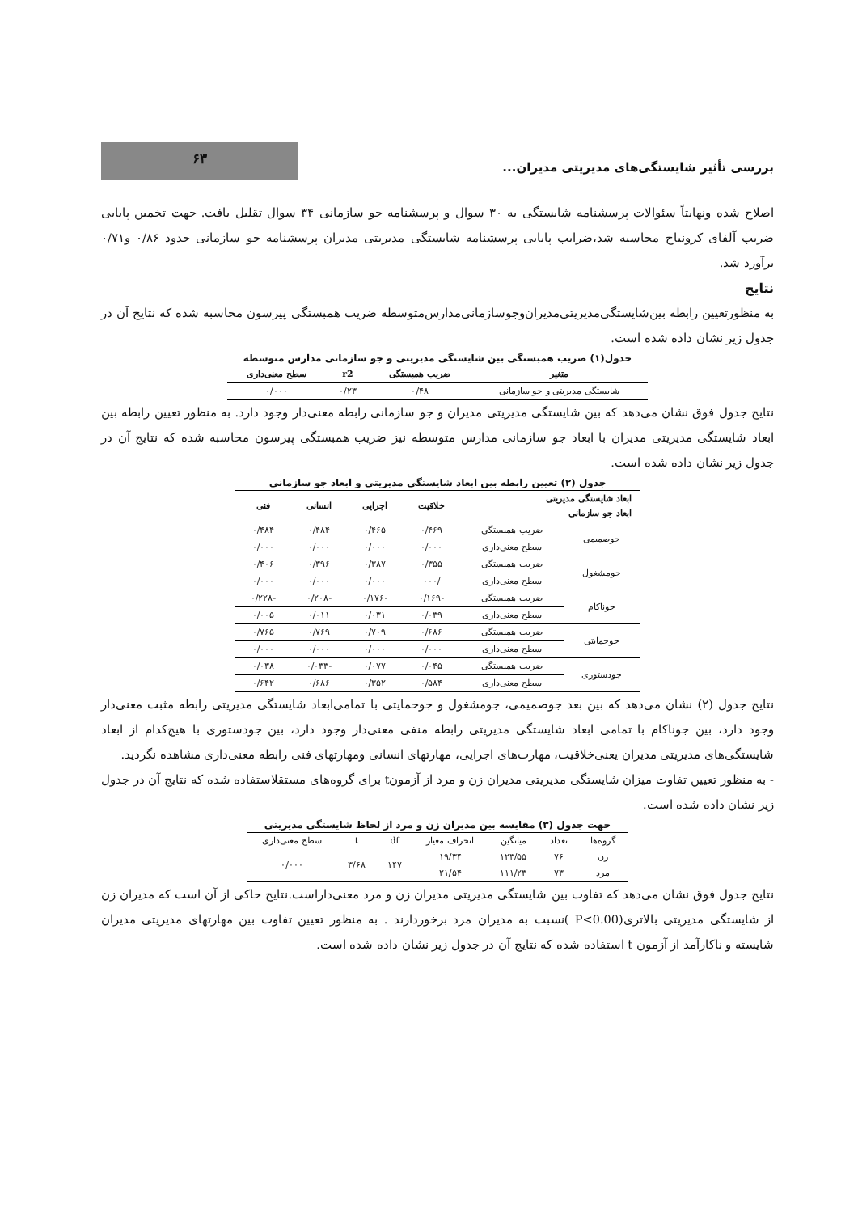بررسی تأثیر شایستگی‌های مدیریتی مدیران...
۶۳
اصلاح شده ونهایتاً سئوالات پرسشنامه شایستگی به ۳۰ سوال و پرسشنامه جو سازمانی ۳۴ سوال تقلیل یافت. جهت تخمین پایایی ضریب آلفای کرونباخ محاسبه شد،ضرایب پایایی پرسشنامه شایستگی مدیریتی مدیران پرسشنامه جو سازمانی حدود ۰/۸۶ و۰/۷۱ برآورد شد.
نتایج
به منظورتعیین رابطه بین‌شایستگی‌مدیریتی‌مدیران‌وجوسازمانی‌مدارس‌متوسطه ضریب همبستگی پیرسون محاسبه شده که نتایج آن در جدول زیر نشان داده شده است.
جدول(۱) ضریب همبستگی بین شایستگی مدیریتی و جو سازمانی مدارس متوسطه
| متغیر | ضریب همبستگی | r2 | سطح معنی‌داری |
| --- | --- | --- | --- |
| شایستگی مدیریتی و جو سازمانی | ۰/۴۸ | ۰/۲۳ | ۰/۰۰۰ |
نتایج جدول فوق نشان می‌دهد که بین شایستگی مدیریتی مدیران و جو سازمانی رابطه معنی‌دار وجود دارد. به منظور تعیین رابطه بین ابعاد شایستگی مدیریتی مدیران با ابعاد جو سازمانی مدارس متوسطه نیز ضریب همبستگی پیرسون محاسبه شده که نتایج آن در جدول زیر نشان داده شده است.
جدول (۲) تعیین رابطه بین ابعاد شایستگی مدیریتی و ابعاد جو سازمانی
| ابعاد شایستگی مدیریتی ابعاد جو سازمانی | | خلاقیت | اجرایی | انسانی | فنی |
| جوصمیمی | ضریب همبستگی | ۰/۴۶۹ | ۰/۴۶۵ | ۰/۴۸۴ | ۰/۴۸۴ |
| | سطح معنی‌داری | ۰/۰۰۰ | ۰/۰۰۰ | ۰/۰۰۰ | ۰/۰۰۰ |
| جومشغول | ضریب همبستگی | ۰/۳۵۵ | ۰/۳۸۷ | ۰/۳۹۶ | ۰/۴۰۶ |
| | سطح معنی‌داری | /۰۰۰ | ۰/۰۰۰ | ۰/۰۰۰ | ۰/۰۰۰ |
| جوناکام | ضریب همبستگی | -۰/۱۶۹ | -۰/۱۷۶ | -۰/۲۰۸ | -۰/۲۲۸ |
| | سطح معنی‌داری | ۰/۰۳۹ | ۰/۰۳۱ | ۰/۰۱۱ | ۰/۰۰۵ |
| جوحمایتی | ضریب همبستگی | ۰/۶۸۶ | ۰/۷۰۹ | ۰/۷۶۹ | ۰/۷۶۵ |
| | سطح معنی‌داری | ۰/۰۰۰ | ۰/۰۰۰ | ۰/۰۰۰ | ۰/۰۰۰ |
| جودستوری | ضریب همبستگی | ۰/۰۴۵ | ۰/۰۷۷ | -۰/۰۳۳ | ۰/۰۳۸ |
| | سطح معنی‌داری | ۰/۵۸۴ | ۰/۳۵۲ | ۰/۶۸۶ | ۰/۶۴۲ |
نتایج جدول (۲) نشان می‌دهد که بین بعد جوصمیمی، جومشغول و جوحمایتی با تمامی‌ابعاد شایستگی مدیریتی رابطه مثبت معنی‌دار وجود دارد، بین جوناکام با تمامی ابعاد شایستگی مدیریتی رابطه منفی معنی‌دار وجود دارد، بین جودستوری با هیچ‌کدام از ابعاد شایستگی‌های مدیریتی مدیران یعنی‌خلاقیت، مهارت‌های اجرایی، مهارتهای انسانی ومهارتهای فنی رابطه معنی‌داری مشاهده نگردید.
- به منظور تعیین تفاوت میزان شایستگی مدیریتی مدیران زن و مرد از آزمونt برای گروه‌های مستقلاستفاده شده که نتایج آن در جدول زیر نشان داده شده است.
جهت جدول (۳) مقایسه بین مدیران زن و مرد از لحاظ شایستگی مدیریتی
| گروه‌ها | تعداد | میانگین | انحراف معیار | df | t | سطح معنی‌داری |
| زن | ۷۶ | ۱۲۳/۵۵ | ۱۹/۳۴ | ۱۴۷ | ۳/۶۸ | ۰/۰۰۰ |
| مرد | ۷۳ | ۱۱۱/۲۳ | ۲۱/۵۴ | | | |
نتایج جدول فوق نشان می‌دهد که تفاوت بین شایستگی مدیریتی مدیران زن و مرد معنی‌داراست.نتایج حاکی از آن است که مدیران زن از شایستگی مدیریتی بالاتری(P<0.00 )نسبت به مدیران مرد برخوردارند . به منظور تعیین تفاوت بین مهارتهای مدیریتی مدیران شایسته و ناکارآمد از آزمون t استفاده شده که نتایج آن در جدول زیر نشان داده شده است.